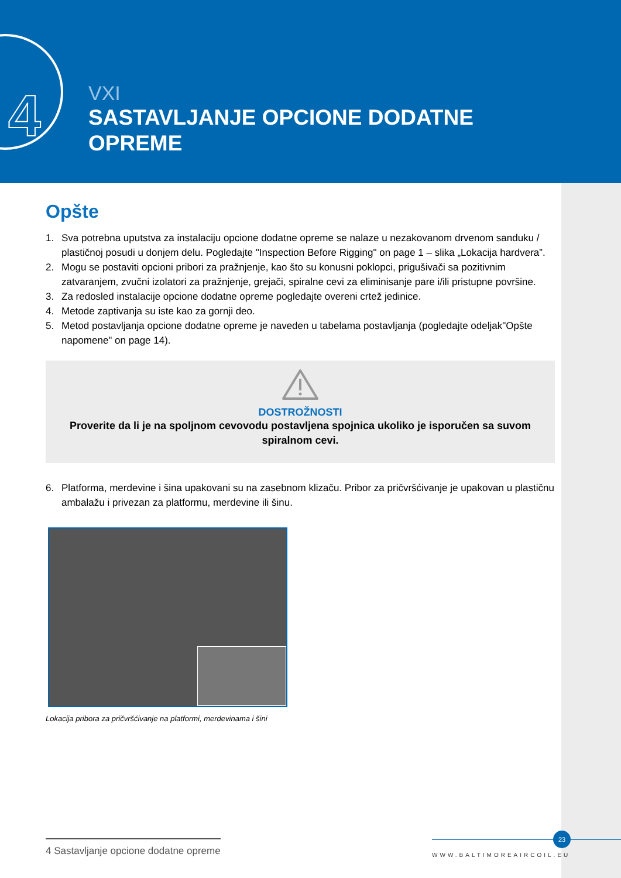4
VXI
SASTAVLJANJE OPCIONE DODATNE
OPREME
Opšte
1. Sva potrebna uputstva za instalaciju opcione dodatne opreme se nalaze u nezakovanom drvenom sanduku / plastičnoj posudi u donjem delu. Pogledajte "Inspection Before Rigging" on page 1 – slika „Lokacija hardvera”.
2. Mogu se postaviti opcioni pribori za pražnjenje, kao što su konusni poklopci, prigušivači sa pozitivnim zatvaranjem, zvučni izolatori za pražnjenje, grejači, spiralne cevi za eliminisanje pare i/ili pristupne površine.
3. Za redosled instalacije opcione dodatne opreme pogledajte overeni crtež jedinice.
4. Metode zaptivanja su iste kao za gornji deo.
5. Metod postavljanja opcione dodatne opreme je naveden u tabelama postavljanja (pogledajte odeljak"Opšte napomene" on page 14).
DOSTROŽNOSTI
Proverite da li je na spoljnom cevovodu postavljena spojnica ukoliko je isporučen sa suvom spiralnom cevi.
6. Platforma, merdevine i šina upakovani su na zasebnom klizaču. Pribor za pričvršćivanje je upakovan u plastičnu ambalažu i privezan za platformu, merdevine ili šinu.
Lokacija pribora za pričvršćivanje na platformi, merdevinama i šini
4 Sastavljanje opcione dodatne opreme
23
WWW.BALTIMOREAIRCOIL.EU